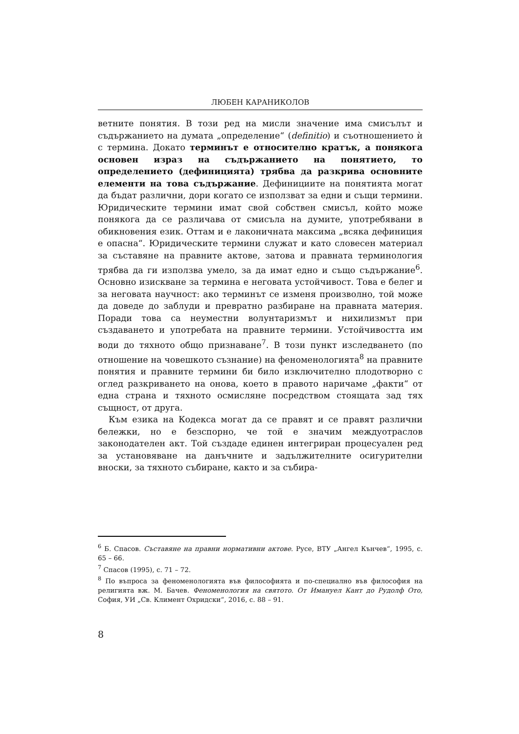ЛЮБЕН КАРАНИКОЛОВ
ветните понятия. В този ред на мисли значение има смисълът и съдържанието на думата „определение“ (definitio) и съотношението ѝ с термина. Докато терминът е относително кратък, а понякога основен израз на съдържанието на понятието, то определението (дефиницията) трябва да разкрива основните елементи на това съдържание. Дефинициите на понятията могат да бъдат различни, дори когато се използват за едни и същи термини. Юридическите термини имат свой собствен смисъл, който може понякога да се различава от смисъла на думите, употребявани в обикновения език. Оттам и е лаконичната максима „всяка дефиниция е опасна“. Юридическите термини служат и като словесен материал за съставяне на правните актове, затова и правната терминология трябва да ги използва умело, за да имат едно и също съдържание<sup>6</sup>. Основно изискване за термина е неговата устойчивост. Това е белег и за неговата научност: ако терминът се изменя произволно, той може да доведе до заблуди и превратно разбиране на правната материя. Поради това са неуместни волунтаризмът и нихилизмът при създаването и употребата на правните термини. Устойчивостта им води до тяхното общо признаване<sup>7</sup>. В този пункт изследването (по отношение на човешкото съзнание) на феноменологията<sup>8</sup> на правните понятия и правните термини би било изключително плодотворно с оглед разкриването на онова, което в правото наричаме „факти“ от една страна и тяхното осмисляне посредством стоящата зад тях същност, от друга.
Към езика на Кодекса могат да се правят и се правят различни бележки, но е безспорно, че той е значим междуотраслов законодателен акт. Той създаде единен интегриран процесуален ред за установяване на данъчните и задължителните осигурителни вноски, за тяхното събиране, както и за събира-
<sup>6</sup> Б. Спасов. Съставяне на правни нормативни актове. Русе, ВТУ „Ангел Кънчев“, 1995, с. 65 – 66.
<sup>7</sup> Спасов (1995), с. 71 – 72.
<sup>8</sup> По въпроса за феноменологията във философията и по-специално във философия на религията вж. М. Бачев. Феноменология на святото. От Имануел Кант до Рудолф Ото, София, УИ „Св. Климент Охридски“, 2016, с. 88 – 91.
8